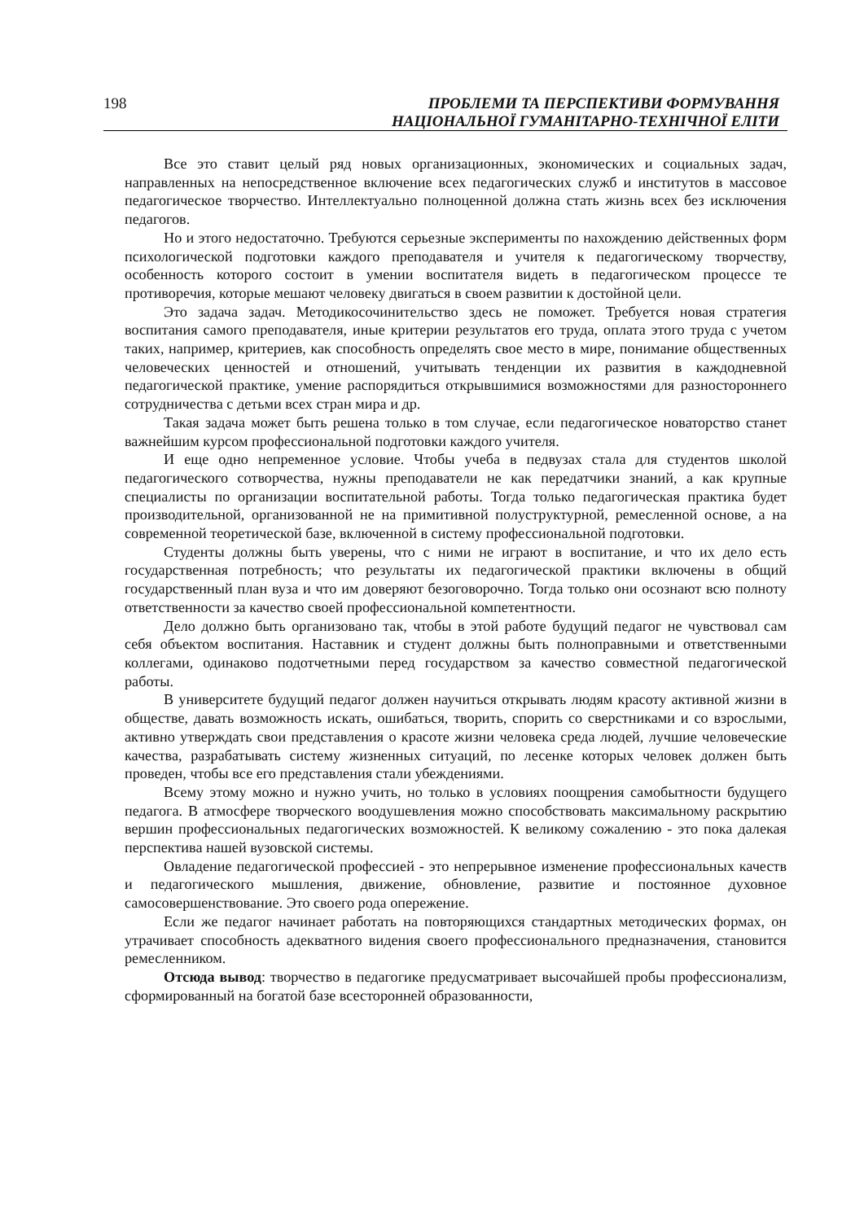198
ПРОБЛЕМИ ТА ПЕРСПЕКТИВИ ФОРМУВАННЯ
НАЦІОНАЛЬНОЇ ГУМАНІТАРНО-ТЕХНІЧНОЇ ЕЛІТИ
Все это ставит целый ряд новых организационных, экономических и социальных задач, направленных на непосредственное включение всех педагогических служб и институтов в массовое педагогическое творчество. Интеллектуально полноценной должна стать жизнь всех без исключения педагогов.
Но и этого недостаточно. Требуются серьезные эксперименты по нахождению действенных форм психологической подготовки каждого преподавателя и учителя к педагогическому творчеству, особенность которого состоит в умении воспитателя видеть в педагогическом процессе те противоречия, которые мешают человеку двигаться в своем развитии к достойной цели.
Это задача задач. Методикосочинительство здесь не поможет. Требуется новая стратегия воспитания самого преподавателя, иные критерии результатов его труда, оплата этого труда с учетом таких, например, критериев, как способность определять свое место в мире, понимание общественных человеческих ценностей и отношений, учитывать тенденции их развития в каждодневной педагогической практике, умение распорядиться открывшимися возможностями для разностороннего сотрудничества с детьми всех стран мира и др.
Такая задача может быть решена только в том случае, если педагогическое новаторство станет важнейшим курсом профессиональной подготовки каждого учителя.
И еще одно непременное условие. Чтобы учеба в педвузах стала для студентов школой педагогического сотворчества, нужны преподаватели не как передатчики знаний, а как крупные специалисты по организации воспитательной работы. Тогда только педагогическая практика будет производительной, организованной не на примитивной полуструктурной, ремесленной основе, а на современной теоретической базе, включенной в систему профессиональной подготовки.
Студенты должны быть уверены, что с ними не играют в воспитание, и что их дело есть государственная потребность; что результаты их педагогической практики включены в общий государственный план вуза и что им доверяют безоговорочно. Тогда только они осознают всю полноту ответственности за качество своей профессиональной компетентности.
Дело должно быть организовано так, чтобы в этой работе будущий педагог не чувствовал сам себя объектом воспитания. Наставник и студент должны быть полноправными и ответственными коллегами, одинаково подотчетными перед государством за качество совместной педагогической работы.
В университете будущий педагог должен научиться открывать людям красоту активной жизни в обществе, давать возможность искать, ошибаться, творить, спорить со сверстниками и со взрослыми, активно утверждать свои представления о красоте жизни человека среда людей, лучшие человеческие качества, разрабатывать систему жизненных ситуаций, по лесенке которых человек должен быть проведен, чтобы все его представления стали убеждениями.
Всему этому можно и нужно учить, но только в условиях поощрения самобытности будущего педагога. В атмосфере творческого воодушевления можно способствовать максимальному раскрытию вершин профессиональных педагогических возможностей. К великому сожалению - это пока далекая перспектива нашей вузовской системы.
Овладение педагогической профессией - это непрерывное изменение профессиональных качеств и педагогического мышления, движение, обновление, развитие и постоянное духовное самосовершенствование. Это своего рода опережение.
Если же педагог начинает работать на повторяющихся стандартных методических формах, он утрачивает способность адекватного видения своего профессионального предназначения, становится ремесленником.
Отсюда вывод: творчество в педагогике предусматривает высочайшей пробы профессионализм, сформированный на богатой базе всесторонней образованности,